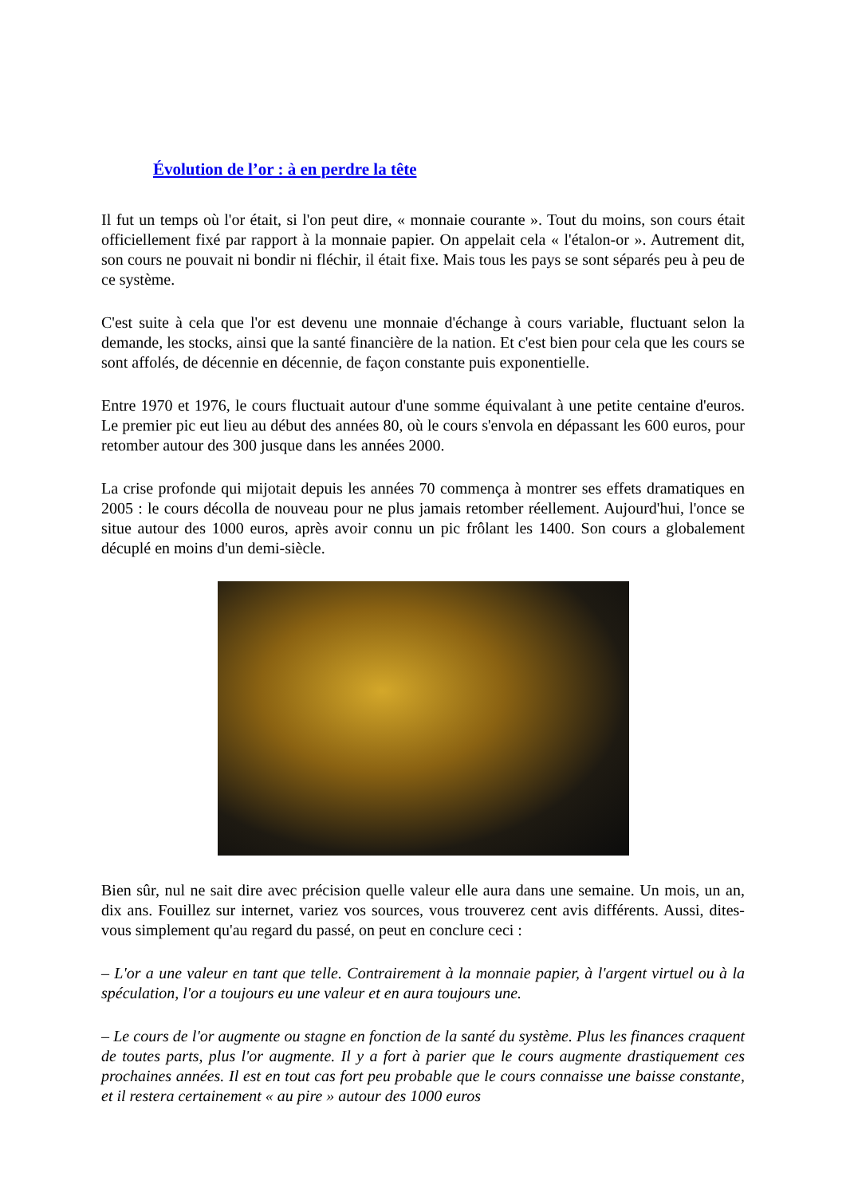Évolution de l’or : à en perdre la tête
Il fut un temps où l'or était, si l'on peut dire, « monnaie courante ». Tout du moins, son cours était officiellement fixé par rapport à la monnaie papier. On appelait cela « l'étalon-or ». Autrement dit, son cours ne pouvait ni bondir ni fléchir, il était fixe. Mais tous les pays se sont séparés peu à peu de ce système.
C'est suite à cela que l'or est devenu une monnaie d'échange à cours variable, fluctuant selon la demande, les stocks, ainsi que la santé financière de la nation. Et c'est bien pour cela que les cours se sont affolés, de décennie en décennie, de façon constante puis exponentielle.
Entre 1970 et 1976, le cours fluctuait autour d'une somme équivalant à une petite centaine d'euros. Le premier pic eut lieu au début des années 80, où le cours s'envola en dépassant les 600 euros, pour retomber autour des 300 jusque dans les années 2000.
La crise profonde qui mijotait depuis les années 70 commença à montrer ses effets dramatiques en 2005 : le cours décolla de nouveau pour ne plus jamais retomber réellement. Aujourd'hui, l'once se situe autour des 1000 euros, après avoir connu un pic frôlant les 1400. Son cours a globalement décuplé en moins d'un demi-siècle.
Bien sûr, nul ne sait dire avec précision quelle valeur elle aura dans une semaine. Un mois, un an, dix ans. Fouillez sur internet, variez vos sources, vous trouverez cent avis différents. Aussi, dites-vous simplement qu'au regard du passé, on peut en conclure ceci :
– L'or a une valeur en tant que telle. Contrairement à la monnaie papier, à l'argent virtuel ou à la spéculation, l'or a toujours eu une valeur et en aura toujours une.
– Le cours de l'or augmente ou stagne en fonction de la santé du système. Plus les finances craquent de toutes parts, plus l'or augmente. Il y a fort à parier que le cours augmente drastiquement ces prochaines années. Il est en tout cas fort peu probable que le cours connaisse une baisse constante, et il restera certainement « au pire » autour des 1000 euros